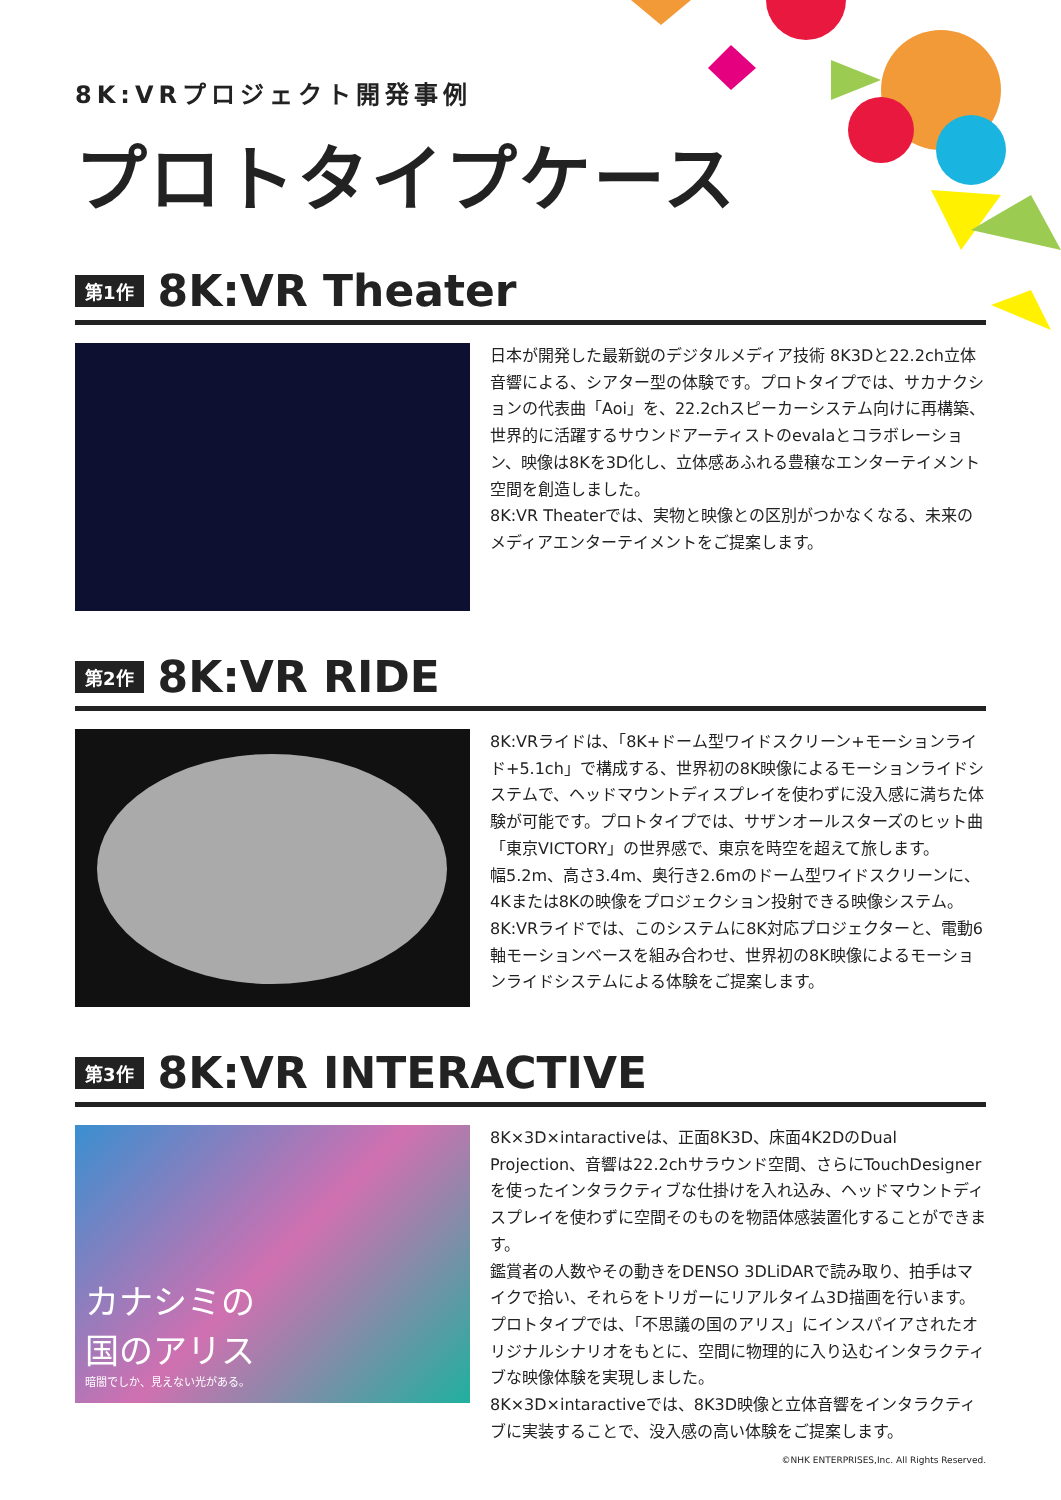8K:VRプロジェクト開発事例
プロトタイプケース
第1作 8K:VR Theater
日本が開発した最新鋭のデジタルメディア技術 8K3Dと22.2ch立体音響による、シアター型の体験です。プロトタイプでは、サカナクションの代表曲「Aoi」を、22.2chスピーカーシステム向けに再構築、世界的に活躍するサウンドアーティストのevalaとコラボレーション、映像は8Kを3D化し、立体感あふれる豊穣なエンターテイメント空間を創造しました。
8K:VR Theaterでは、実物と映像との区別がつかなくなる、未来のメディアエンターテイメントをご提案します。
第2作 8K:VR RIDE
8K:VRライドは、「8K+ドーム型ワイドスクリーン+モーションライド+5.1ch」で構成する、世界初の8K映像によるモーションライドシステムで、ヘッドマウントディスプレイを使わずに没入感に満ちた体験が可能です。プロトタイプでは、サザンオールスターズのヒット曲「東京VICTORY」の世界感で、東京を時空を超えて旅します。
幅5.2m、高さ3.4m、奥行き2.6mのドーム型ワイドスクリーンに、4Kまたは8Kの映像をプロジェクション投射できる映像システム。
8K:VRライドでは、このシステムに8K対応プロジェクターと、電動6軸モーションベースを組み合わせ、世界初の8K映像によるモーションライドシステムによる体験をご提案します。
第3作 8K:VR INTERACTIVE
カナシミの
国のアリス
暗闇でしか、見えない光がある。
8K×3D×intaractiveは、正面8K3D、床面4K2DのDual Projection、音響は22.2chサラウンド空間、さらにTouchDesignerを使ったインタラクティブな仕掛けを入れ込み、ヘッドマウントディスプレイを使わずに空間そのものを物語体感装置化することができます。
鑑賞者の人数やその動きをDENSO 3DLiDARで読み取り、拍手はマイクで拾い、それらをトリガーにリアルタイム3D描画を行います。
プロトタイプでは、「不思議の国のアリス」にインスパイアされたオリジナルシナリオをもとに、空間に物理的に入り込むインタラクティブな映像体験を実現しました。
8K×3D×intaractiveでは、8K3D映像と立体音響をインタラクティブに実装することで、没入感の高い体験をご提案します。
©NHK ENTERPRISES,Inc. All Rights Reserved.